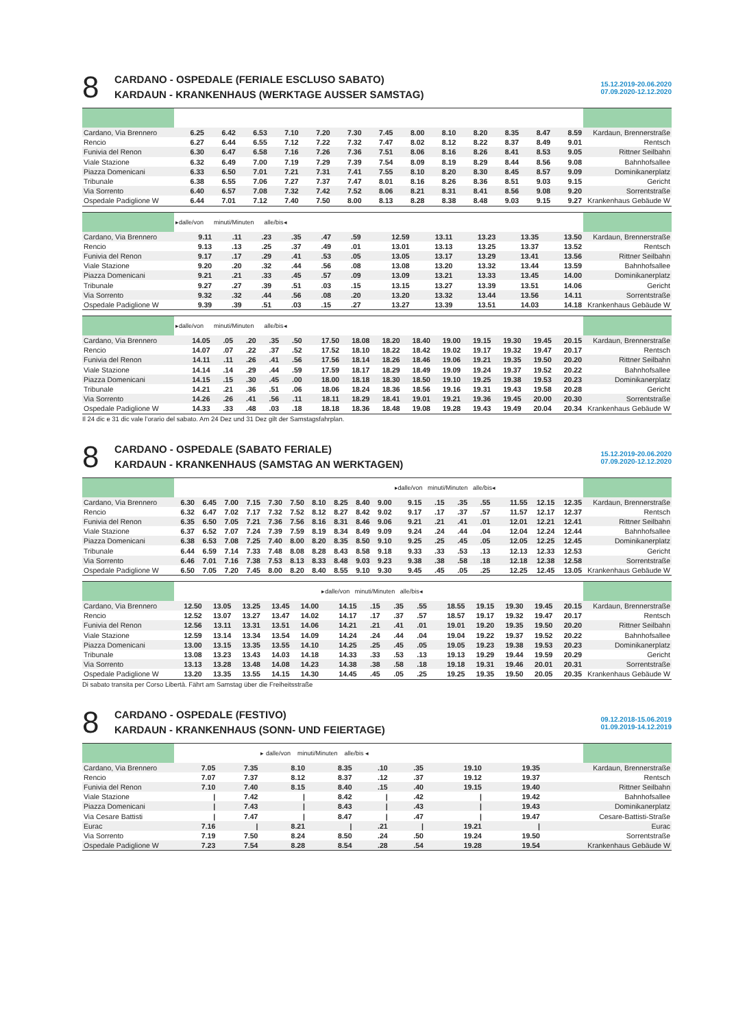8
CARDANO - OSPEDALE (FERIALE ESCLUSO SABATO)
KARDAUN - KRANKENHAUS (WERKTAGE AUSSER SAMSTAG)
15.12.2019-20.06.2020
07.09.2020-12.12.2020
| Cardano, Via Brennero | 6.25 | 6.42 | 6.53 | 7.10 | 7.20 | 7.30 | 7.45 | 8.00 | 8.10 | 8.20 | 8.35 | 8.47 | 8.59 | Kardaun, Brennerstraße |
| Rencio | 6.27 | 6.44 | 6.55 | 7.12 | 7.22 | 7.32 | 7.47 | 8.02 | 8.12 | 8.22 | 8.37 | 8.49 | 9.01 | Rentsch |
| Funivia del Renon | 6.30 | 6.47 | 6.58 | 7.16 | 7.26 | 7.36 | 7.51 | 8.06 | 8.16 | 8.26 | 8.41 | 8.53 | 9.05 | Rittner Seilbahn |
| Viale Stazione | 6.32 | 6.49 | 7.00 | 7.19 | 7.29 | 7.39 | 7.54 | 8.09 | 8.19 | 8.29 | 8.44 | 8.56 | 9.08 | Bahnhofsallee |
| Piazza Domenicani | 6.33 | 6.50 | 7.01 | 7.21 | 7.31 | 7.41 | 7.55 | 8.10 | 8.20 | 8.30 | 8.45 | 8.57 | 9.09 | Dominikanerplatz |
| Tribunale | 6.38 | 6.55 | 7.06 | 7.27 | 7.37 | 7.47 | 8.01 | 8.16 | 8.26 | 8.36 | 8.51 | 9.03 | 9.15 | Gericht |
| Via Sorrento | 6.40 | 6.57 | 7.08 | 7.32 | 7.42 | 7.52 | 8.06 | 8.21 | 8.31 | 8.41 | 8.56 | 9.08 | 9.20 | Sorrentstraße |
| Ospedale Padiglione W | 6.44 | 7.01 | 7.12 | 7.40 | 7.50 | 8.00 | 8.13 | 8.28 | 8.38 | 8.48 | 9.03 | 9.15 | 9.27 | Krankenhaus Gebäude W |
| | ▸dalle/von minuti/Minuten alle/bis◂ | | | | | | | | | | | |
| --- | --- | --- | --- | --- | --- | --- | --- | --- | --- | --- | --- | --- |
| Cardano, Via Brennero | 9.11 | .11 | .23 | .35 | .47 | .59 | 12.59 | 13.11 | 13.23 | 13.35 | 13.50 | Kardaun, Brennerstraße |
| Rencio | 9.13 | .13 | .25 | .37 | .49 | .01 | 13.01 | 13.13 | 13.25 | 13.37 | 13.52 | Rentsch |
| Funivia del Renon | 9.17 | .17 | .29 | .41 | .53 | .05 | 13.05 | 13.17 | 13.29 | 13.41 | 13.56 | Rittner Seilbahn |
| Viale Stazione | 9.20 | .20 | .32 | .44 | .56 | .08 | 13.08 | 13.20 | 13.32 | 13.44 | 13.59 | Bahnhofsallee |
| Piazza Domenicani | 9.21 | .21 | .33 | .45 | .57 | .09 | 13.09 | 13.21 | 13.33 | 13.45 | 14.00 | Dominikanerplatz |
| Tribunale | 9.27 | .27 | .39 | .51 | .03 | .15 | 13.15 | 13.27 | 13.39 | 13.51 | 14.06 | Gericht |
| Via Sorrento | 9.32 | .32 | .44 | .56 | .08 | .20 | 13.20 | 13.32 | 13.44 | 13.56 | 14.11 | Sorrentstraße |
| Ospedale Padiglione W | 9.39 | .39 | .51 | .03 | .15 | .27 | 13.27 | 13.39 | 13.51 | 14.03 | 14.18 | Krankenhaus Gebäude W |
| | ▸dalle/von minuti/Minuten alle/bis◂ | | | | | | | | | | | | | | |
| --- | --- | --- | --- | --- | --- | --- | --- | --- | --- | --- | --- | --- | --- | --- | --- |
| Cardano, Via Brennero | 14.05 | .05 | .20 | .35 | .50 | 17.50 | 18.08 | 18.20 | 18.40 | 19.00 | 19.15 | 19.30 | 19.45 | 20.15 | Kardaun, Brennerstraße |
| Rencio | 14.07 | .07 | .22 | .37 | .52 | 17.52 | 18.10 | 18.22 | 18.42 | 19.02 | 19.17 | 19.32 | 19.47 | 20.17 | Rentsch |
| Funivia del Renon | 14.11 | .11 | .26 | .41 | .56 | 17.56 | 18.14 | 18.26 | 18.46 | 19.06 | 19.21 | 19.35 | 19.50 | 20.20 | Rittner Seilbahn |
| Viale Stazione | 14.14 | .14 | .29 | .44 | .59 | 17.59 | 18.17 | 18.29 | 18.49 | 19.09 | 19.24 | 19.37 | 19.52 | 20.22 | Bahnhofsallee |
| Piazza Domenicani | 14.15 | .15 | .30 | .45 | .00 | 18.00 | 18.18 | 18.30 | 18.50 | 19.10 | 19.25 | 19.38 | 19.53 | 20.23 | Dominikanerplatz |
| Tribunale | 14.21 | .21 | .36 | .51 | .06 | 18.06 | 18.24 | 18.36 | 18.56 | 19.16 | 19.31 | 19.43 | 19.58 | 20.28 | Gericht |
| Via Sorrento | 14.26 | .26 | .41 | .56 | .11 | 18.11 | 18.29 | 18.41 | 19.01 | 19.21 | 19.36 | 19.45 | 20.00 | 20.30 | Sorrentstraße |
| Ospedale Padiglione W | 14.33 | .33 | .48 | .03 | .18 | 18.18 | 18.36 | 18.48 | 19.08 | 19.28 | 19.43 | 19.49 | 20.04 | 20.34 | Krankenhaus Gebäude W |
Il 24 dic e 31 dic vale l’orario del sabato. Am 24 Dez und 31 Dez gilt der Samstagsfahrplan.
8
CARDANO - OSPEDALE (SABATO FERIALE)
KARDAUN - KRANKENHAUS (SAMSTAG AN WERKTAGEN)
15.12.2019-20.06.2020
07.09.2020-12.12.2020
| | | | | | | | | | | | ▸dalle/von minuti/Minuten alle/bis◂ | | | | | | | |
| --- | --- | --- | --- | --- | --- | --- | --- | --- | --- | --- | --- | --- | --- | --- | --- | --- | --- | --- |
| Cardano, Via Brennero | 6.30 | 6.45 | 7.00 | 7.15 | 7.30 | 7.50 | 8.10 | 8.25 | 8.40 | 9.00 | 9.15 | .15 | .35 | .55 | 11.55 | 12.15 | 12.35 | Kardaun, Brennerstraße |
| Rencio | 6.32 | 6.47 | 7.02 | 7.17 | 7.32 | 7.52 | 8.12 | 8.27 | 8.42 | 9.02 | 9.17 | .17 | .37 | .57 | 11.57 | 12.17 | 12.37 | Rentsch |
| Funivia del Renon | 6.35 | 6.50 | 7.05 | 7.21 | 7.36 | 7.56 | 8.16 | 8.31 | 8.46 | 9.06 | 9.21 | .21 | .41 | .01 | 12.01 | 12.21 | 12.41 | Rittner Seilbahn |
| Viale Stazione | 6.37 | 6.52 | 7.07 | 7.24 | 7.39 | 7.59 | 8.19 | 8.34 | 8.49 | 9.09 | 9.24 | .24 | .44 | .04 | 12.04 | 12.24 | 12.44 | Bahnhofsallee |
| Piazza Domenicani | 6.38 | 6.53 | 7.08 | 7.25 | 7.40 | 8.00 | 8.20 | 8.35 | 8.50 | 9.10 | 9.25 | .25 | .45 | .05 | 12.05 | 12.25 | 12.45 | Dominikanerplatz |
| Tribunale | 6.44 | 6.59 | 7.14 | 7.33 | 7.48 | 8.08 | 8.28 | 8.43 | 8.58 | 9.18 | 9.33 | .33 | .53 | .13 | 12.13 | 12.33 | 12.53 | Gericht |
| Via Sorrento | 6.46 | 7.01 | 7.16 | 7.38 | 7.53 | 8.13 | 8.33 | 8.48 | 9.03 | 9.23 | 9.38 | .38 | .58 | .18 | 12.18 | 12.38 | 12.58 | Sorrentstraße |
| Ospedale Padiglione W | 6.50 | 7.05 | 7.20 | 7.45 | 8.00 | 8.20 | 8.40 | 8.55 | 9.10 | 9.30 | 9.45 | .45 | .05 | .25 | 12.25 | 12.45 | 13.05 | Krankenhaus Gebäude W |
| | | | | | | ▸dalle/von minuti/Minuten alle/bis◂ | | | | | | | | | |
| --- | --- | --- | --- | --- | --- | --- | --- | --- | --- | --- | --- | --- | --- | --- | --- |
| Cardano, Via Brennero | 12.50 | 13.05 | 13.25 | 13.45 | 14.00 | 14.15 | .15 | .35 | .55 | 18.55 | 19.15 | 19.30 | 19.45 | 20.15 | Kardaun, Brennerstraße |
| Rencio | 12.52 | 13.07 | 13.27 | 13.47 | 14.02 | 14.17 | .17 | .37 | .57 | 18.57 | 19.17 | 19.32 | 19.47 | 20.17 | Rentsch |
| Funivia del Renon | 12.56 | 13.11 | 13.31 | 13.51 | 14.06 | 14.21 | .21 | .41 | .01 | 19.01 | 19.20 | 19.35 | 19.50 | 20.20 | Rittner Seilbahn |
| Viale Stazione | 12.59 | 13.14 | 13.34 | 13.54 | 14.09 | 14.24 | .24 | .44 | .04 | 19.04 | 19.22 | 19.37 | 19.52 | 20.22 | Bahnhofsallee |
| Piazza Domenicani | 13.00 | 13.15 | 13.35 | 13.55 | 14.10 | 14.25 | .25 | .45 | .05 | 19.05 | 19.23 | 19.38 | 19.53 | 20.23 | Dominikanerplatz |
| Tribunale | 13.08 | 13.23 | 13.43 | 14.03 | 14.18 | 14.33 | .33 | .53 | .13 | 19.13 | 19.29 | 19.44 | 19.59 | 20.29 | Gericht |
| Via Sorrento | 13.13 | 13.28 | 13.48 | 14.08 | 14.23 | 14.38 | .38 | .58 | .18 | 19.18 | 19.31 | 19.46 | 20.01 | 20.31 | Sorrentstraße |
| Ospedale Padiglione W | 13.20 | 13.35 | 13.55 | 14.15 | 14.30 | 14.45 | .45 | .05 | .25 | 19.25 | 19.35 | 19.50 | 20.05 | 20.35 | Krankenhaus Gebäude W |
Di sabato transita per Corso Libertà. Fährt am Samstag über die Freiheitsstraße
8
CARDANO - OSPEDALE (FESTIVO)
KARDAUN - KRANKENHAUS (SONN- UND FEIERTAGE)
09.12.2018-15.06.2019
01.09.2019-14.12.2019
| | | | ▸ dalle/von minuti/Minuten alle/bis ◂ | | | | | | | | | | | | |
| --- | --- | --- | --- | --- | --- | --- | --- | --- | --- | --- | --- | --- | --- | --- | --- |
| Cardano, Via Brennero | 7.05 | 7.35 | 8.10 | 8.35 | .10 | .35 | 19.10 | 19.35 | | | | | | | Kardaun, Brennerstraße |
| Rencio | 7.07 | 7.37 | 8.12 | 8.37 | .12 | .37 | 19.12 | 19.37 | | | | | | | Rentsch |
| Funivia del Renon | 7.10 | 7.40 | 8.15 | 8.40 | .15 | .40 | 19.15 | 19.40 | | | | | | | Rittner Seilbahn |
| Viale Stazione | / | 7.42 | / | 8.42 | / | .42 | / | 19.42 | | | | | | | Bahnhofsallee |
| Piazza Domenicani | / | 7.43 | / | 8.43 | / | .43 | / | 19.43 | | | | | | | Dominikanerplatz |
| Via Cesare Battisti | / | 7.47 | / | 8.47 | / | .47 | / | 19.47 | | | | | | | Cesare-Battisti-Straße |
| Eurac | 7.16 | / | 8.21 | / | .21 | / | 19.21 | / | | | | | | | Eurac |
| Via Sorrento | 7.19 | 7.50 | 8.24 | 8.50 | .24 | .50 | 19.24 | 19.50 | | | | | | | Sorrentstraße |
| Ospedale Padiglione W | 7.23 | 7.54 | 8.28 | 8.54 | .28 | .54 | 19.28 | 19.54 | | | | | | | Krankenhaus Gebäude W |